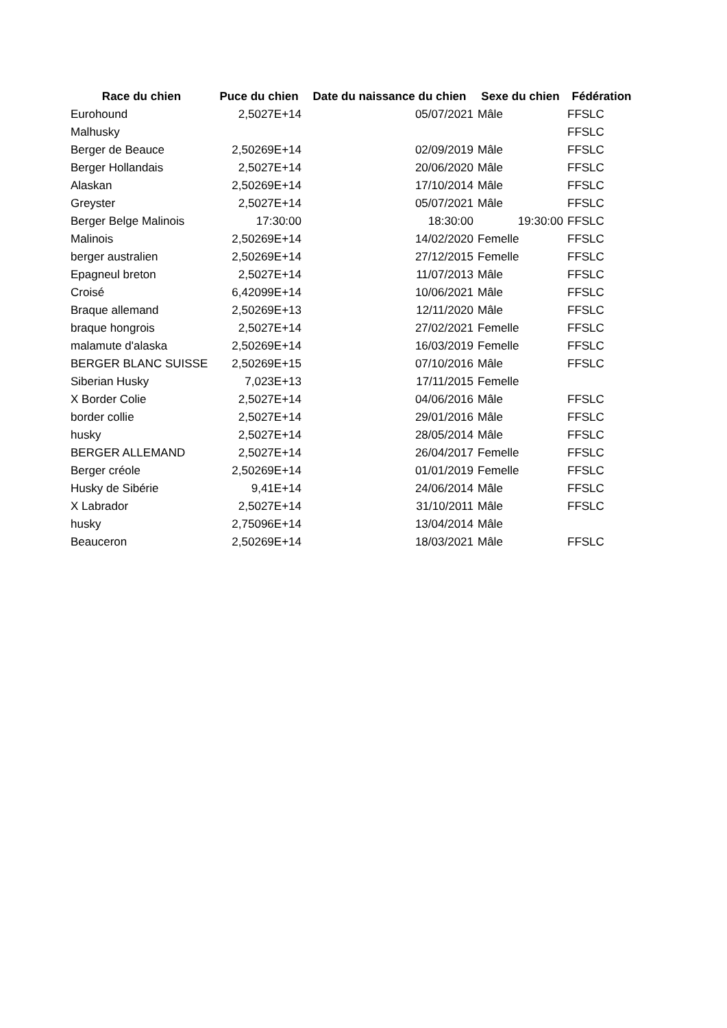| Race du chien | Puce du chien | Date du naissance du chien | Sexe du chien | Fédération |
| --- | --- | --- | --- | --- |
| Eurohound | 2,5027E+14 | 05/07/2021 | Mâle | FFSLC |
| Malhusky | | | | FFSLC |
| Berger de Beauce | 2,50269E+14 | 02/09/2019 | Mâle | FFSLC |
| Berger Hollandais | 2,5027E+14 | 20/06/2020 | Mâle | FFSLC |
| Alaskan | 2,50269E+14 | 17/10/2014 | Mâle | FFSLC |
| Greyster | 2,5027E+14 | 05/07/2021 | Mâle | FFSLC |
| Berger Belge Malinois | 17:30:00 | 18:30:00 | 19:30:00 | FFSLC |
| Malinois | 2,50269E+14 | 14/02/2020 | Femelle | FFSLC |
| berger australien | 2,50269E+14 | 27/12/2015 | Femelle | FFSLC |
| Epagneul breton | 2,5027E+14 | 11/07/2013 | Mâle | FFSLC |
| Croisé | 6,42099E+14 | 10/06/2021 | Mâle | FFSLC |
| Braque allemand | 2,50269E+13 | 12/11/2020 | Mâle | FFSLC |
| braque hongrois | 2,5027E+14 | 27/02/2021 | Femelle | FFSLC |
| malamute d'alaska | 2,50269E+14 | 16/03/2019 | Femelle | FFSLC |
| BERGER BLANC SUISSE | 2,50269E+15 | 07/10/2016 | Mâle | FFSLC |
| Siberian Husky | 7,023E+13 | 17/11/2015 | Femelle | |
| X Border Colie | 2,5027E+14 | 04/06/2016 | Mâle | FFSLC |
| border collie | 2,5027E+14 | 29/01/2016 | Mâle | FFSLC |
| husky | 2,5027E+14 | 28/05/2014 | Mâle | FFSLC |
| BERGER ALLEMAND | 2,5027E+14 | 26/04/2017 | Femelle | FFSLC |
| Berger créole | 2,50269E+14 | 01/01/2019 | Femelle | FFSLC |
| Husky de Sibérie | 9,41E+14 | 24/06/2014 | Mâle | FFSLC |
| X Labrador | 2,5027E+14 | 31/10/2011 | Mâle | FFSLC |
| husky | 2,75096E+14 | 13/04/2014 | Mâle | |
| Beauceron | 2,50269E+14 | 18/03/2021 | Mâle | FFSLC |